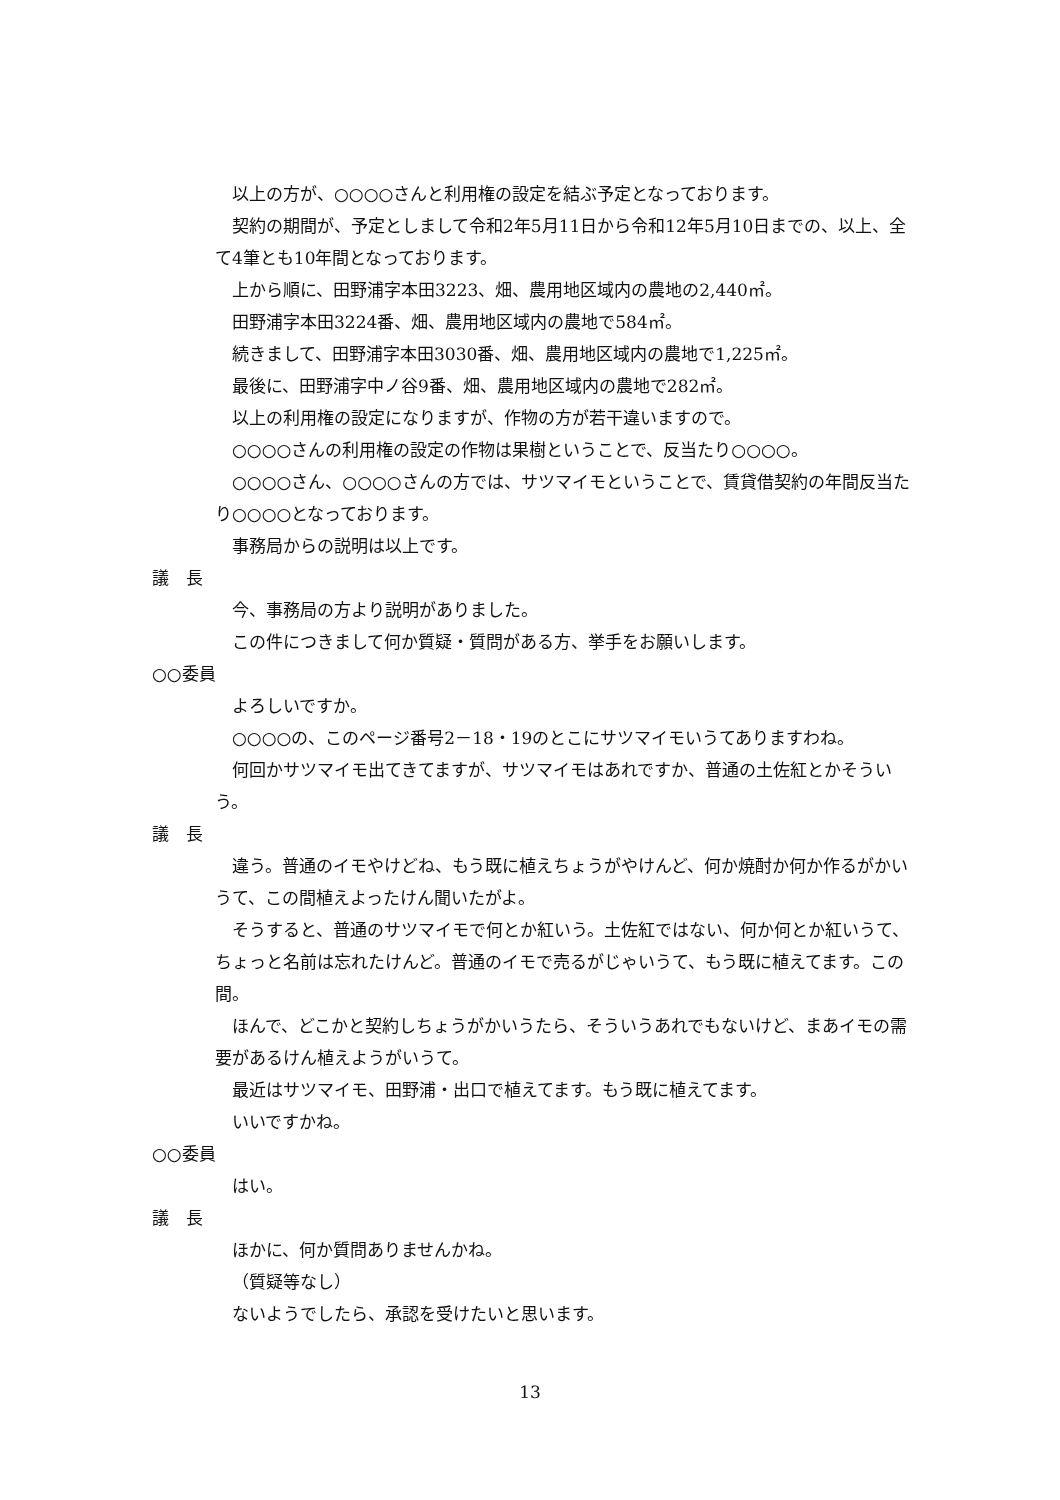以上の方が、○○○○さんと利用権の設定を結ぶ予定となっております。
契約の期間が、予定としまして令和2年5月11日から令和12年5月10日までの、以上、全て4筆とも10年間となっております。
上から順に、田野浦字本田3223、畑、農用地区域内の農地の2,440㎡。
田野浦字本田3224番、畑、農用地区域内の農地で584㎡。
続きまして、田野浦字本田3030番、畑、農用地区域内の農地で1,225㎡。
最後に、田野浦字中ノ谷9番、畑、農用地区域内の農地で282㎡。
以上の利用権の設定になりますが、作物の方が若干違いますので。
○○○○さんの利用権の設定の作物は果樹ということで、反当たり○○○○。
○○○○さん、○○○○さんの方では、サツマイモということで、賃貸借契約の年間反当たり○○○○となっております。
事務局からの説明は以上です。
議　長
今、事務局の方より説明がありました。
この件につきまして何か質疑・質問がある方、挙手をお願いします。
○○委員
よろしいですか。
○○○○の、このページ番号2－18・19のとこにサツマイモいうてありますわね。
何回かサツマイモ出てきてますが、サツマイモはあれですか、普通の土佐紅とかそういう。
議　長
違う。普通のイモやけどね、もう既に植えちょうがやけんど、何か焼酎か何か作るがかいうて、この間植えよったけん聞いたがよ。
そうすると、普通のサツマイモで何とか紅いう。土佐紅ではない、何か何とか紅いうて、ちょっと名前は忘れたけんど。普通のイモで売るがじゃいうて、もう既に植えてます。この間。
ほんで、どこかと契約しちょうがかいうたら、そういうあれでもないけど、まあイモの需要があるけん植えようがいうて。
最近はサツマイモ、田野浦・出口で植えてます。もう既に植えてます。
いいですかね。
○○委員
はい。
議　長
ほかに、何か質問ありませんかね。
（質疑等なし）
ないようでしたら、承認を受けたいと思います。
13